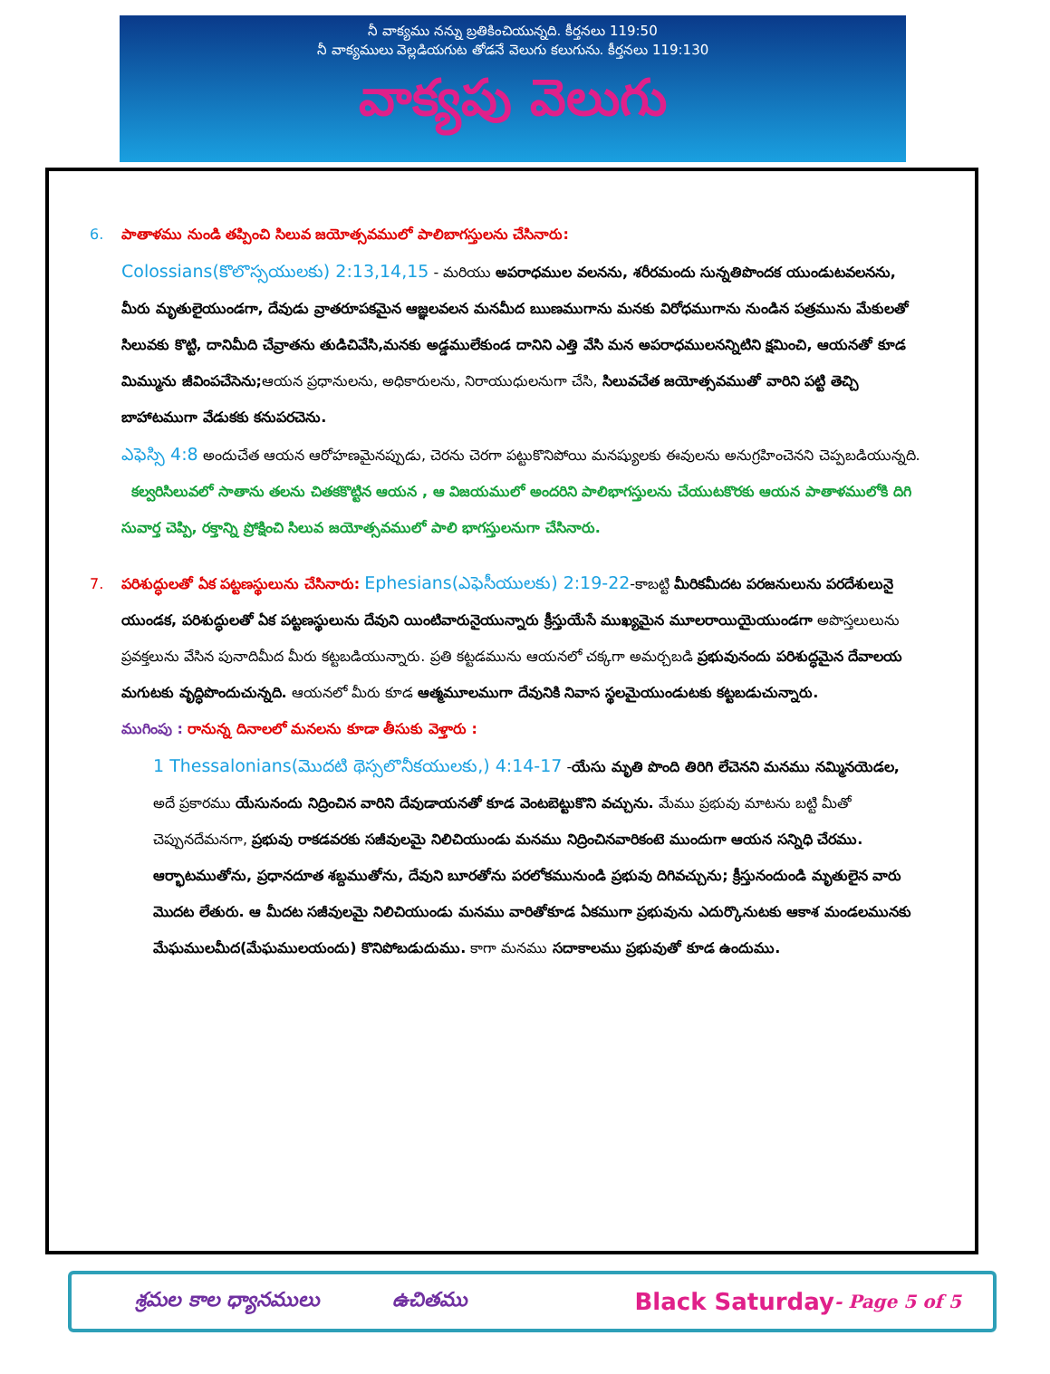నీ వాక్యము నన్ను బ్రతికించియున్నది. కీర్తనలు 119:50
నీ వాక్యములు వెల్లడియగుట తోడనే వెలుగు కలుగును. కీర్తనలు 119:130
వాక్యపు వెలుగు
6. పాతాళము నుండి తప్పించి సిలువ జయోత్సవములో పాలిబాగస్తులను చేసినారు:
Colossians(కొలొస్సయులకు) 2:13,14,15 - మరియు అపరాధముల వలనను, శరీరమందు సున్నతిపొందక యుండుటవలనను, మీరు మృతులైయుండగా, దేవుడు వ్రాతరూపకమైన ఆజ్ఞలవలన మనమీద ఋణముగాను మనకు విరోధముగాను నుండిన పత్రమును మేకులతో సిలువకు కొట్టి, దానిమీది చేవ్రాతను తుడిచివేసి,మనకు అడ్డములేకుండ దానిని ఎత్తి వేసి మన అపరాధములనన్నిటిని క్షమించి, ఆయనతో కూడ మిమ్మును జీవింపచేసెను; ఆయన ప్రధానులను, అధికారులను, నిరాయుధులనుగా చేసి, సిలువచేత జయోత్సవముతో వారిని పట్టి తెచ్చి బాహాటముగా వేడుకకు కనుపరచెను.
ఎఫెస్సి 4:8 అందుచేత ఆయన ఆరోహణమైనప్పుడు, చెరను చెరగా పట్టుకొనిపోయి మనష్యులకు ఈవులను అనుగ్రహించెనని చెప్పబడియున్నది.
కల్వరిసిలువలో సాతాను తలను చితకకొట్టిన ఆయన , ఆ విజయములో అందరిని పాలిభాగస్తులను చేయుటకొరకు ఆయన పాతాళములోకి దిగి సువార్త చెప్పి, రక్తాన్ని ప్రోక్షించి సిలువ జయోత్సవములో పాలి భాగస్తులనుగా చేసినారు.
7. పరిశుద్ధులతో ఏక పట్టణస్థులును చేసినారు: Ephesians(ఎఫెసీయులకు) 2:19-22-కాబట్టి మీరికమీదట పరజనులును పరదేశులునై యుండక, పరిశుద్ధులతో ఏక పట్టణస్థులును దేవుని యింటివారునైయున్నారు క్రీస్తుయేసే ముఖ్యమైన మూలరాయియైయుండగా అపొస్తలులును ప్రవక్తలును వేసిన పునాదిమీద మీరు కట్టబడియున్నారు. ప్రతి కట్టడమును ఆయనలో చక్కగా అమర్చబడి ప్రభువునందు పరిశుద్ధమైన దేవాలయ మగుటకు వృద్ధిపొందుచున్నది. ఆయనలో మీరు కూడ ఆత్మమూలముగా దేవునికి నివాస స్థలమైయుండుటకు కట్టబడుచున్నారు.
ముగింపు : రానున్న దినాలలో మనలను కూడా తీసుకు వెళ్తారు :
1 Thessalonians(మొదటి థెస్సలొనీకయులకు,) 4:14-17 -యేసు మృతి పొంది తిరిగి లేచెనని మనము నమ్మినయెడల, అదే ప్రకారము యేసునందు నిద్రించిన వారిని దేవుడాయనతో కూడ వెంటబెట్టుకొని వచ్చును. మేము ప్రభువు మాటను బట్టి మీతో చెప్పునదేమనగా, ప్రభువు రాకడవరకు సజీవులమై నిలిచియుండు మనము నిద్రించినవారికంటె ముందుగా ఆయన సన్నిధి చేరము. ఆర్భాటముతోను, ప్రధానదూత శబ్దముతోను, దేవుని బూరతోను పరలోకమునుండి ప్రభువు దిగివచ్చును; క్రీస్తునందుండి మృతులైన వారు మొదట లేతురు. ఆ మీదట సజీవులమై నిలిచియుండు మనము వారితోకూడ ఏకముగా ప్రభువును ఎదుర్కొనుటకు ఆకాశ మండలమునకు మేఘములమీద(మేఘములయందు) కొనిపోబడుదుము. కాగా మనము సదాకాలము ప్రభువుతో కూడ ఉందుము.
శ్రమల కాల ధ్యానములు ఉచితము Black Saturday - Page 5 of 5